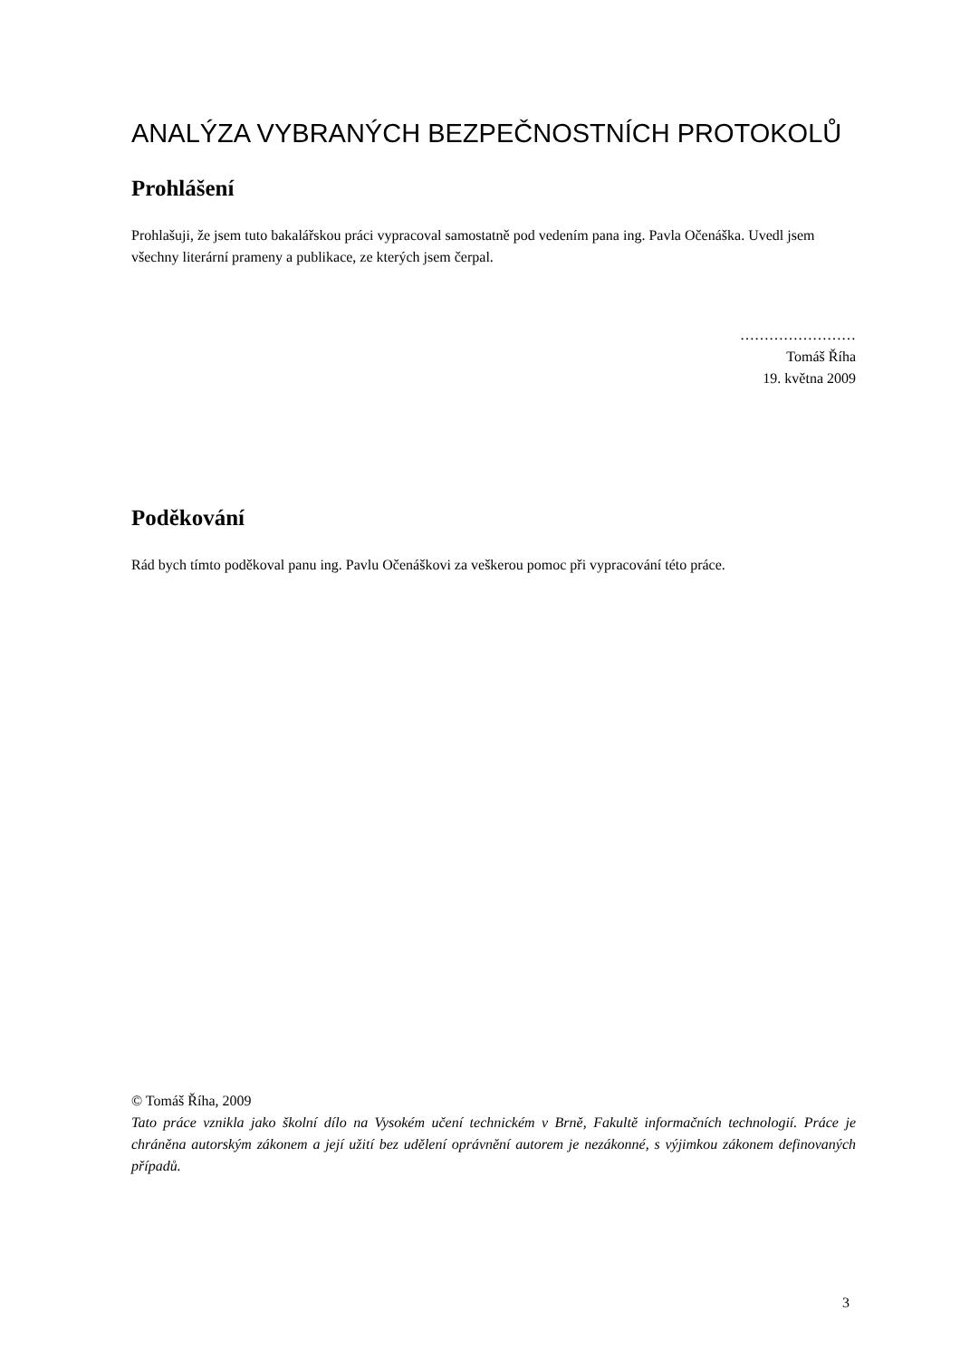ANALÝZA VYBRANÝCH BEZPEČNOSTNÍCH PROTOKOLŮ
Prohlášení
Prohlašuji, že jsem tuto bakalářskou práci vypracoval samostatně pod vedením pana ing. Pavla Očenáška. Uvedl jsem všechny literární prameny a publikace, ze kterých jsem čerpal.
……………………
Tomáš Říha
19. května 2009
Poděkování
Rád bych tímto poděkoval panu ing. Pavlu Očenáškovi za veškerou pomoc při vypracování této práce.
© Tomáš Říha, 2009
Tato práce vznikla jako školní dílo na Vysokém učení technickém v Brně, Fakultě informačních technologií. Práce je chráněna autorským zákonem a její užití bez udělení oprávnění autorem je nezákonné, s výjimkou zákonem definovaných případů.
3